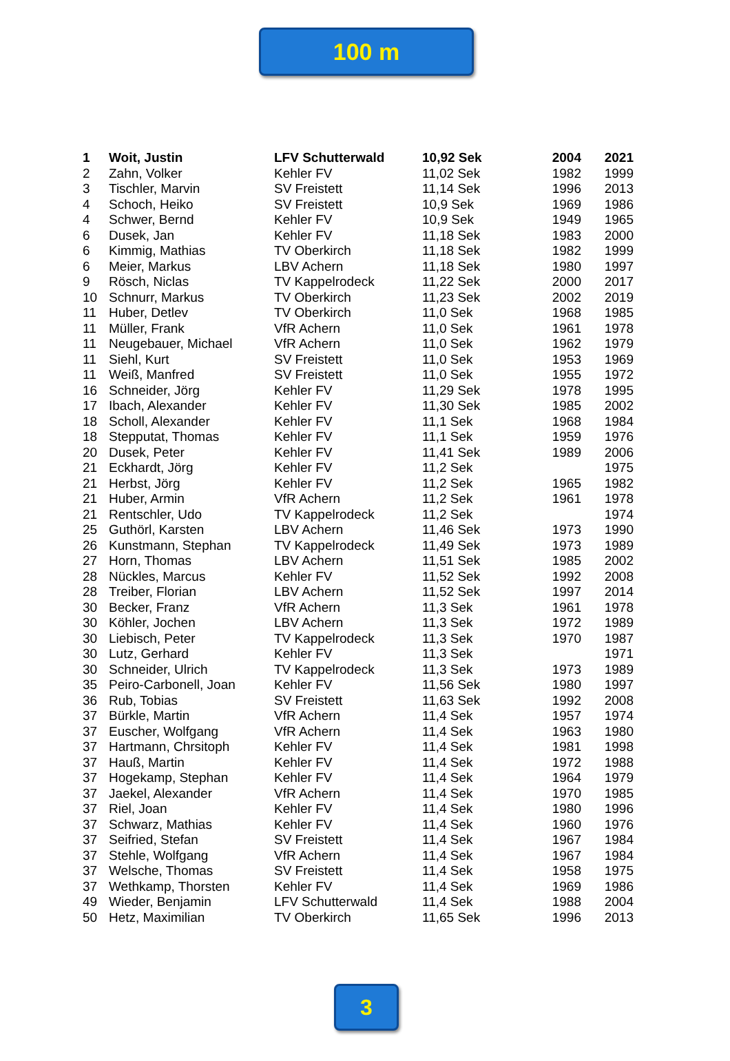100 m
| 1 | Woit, Justin | LFV Schutterwald | 10,92 Sek | 2004 | 2021 |
| 2 | Zahn, Volker | Kehler FV | 11,02 Sek | 1982 | 1999 |
| 3 | Tischler, Marvin | SV Freistett | 11,14 Sek | 1996 | 2013 |
| 4 | Schoch, Heiko | SV Freistett | 10,9 Sek | 1969 | 1986 |
| 4 | Schwer, Bernd | Kehler FV | 10,9 Sek | 1949 | 1965 |
| 6 | Dusek, Jan | Kehler FV | 11,18 Sek | 1983 | 2000 |
| 6 | Kimmig, Mathias | TV Oberkirch | 11,18 Sek | 1982 | 1999 |
| 6 | Meier, Markus | LBV Achern | 11,18 Sek | 1980 | 1997 |
| 9 | Rösch, Niclas | TV Kappelrodeck | 11,22 Sek | 2000 | 2017 |
| 10 | Schnurr, Markus | TV Oberkirch | 11,23 Sek | 2002 | 2019 |
| 11 | Huber, Detlev | TV Oberkirch | 11,0 Sek | 1968 | 1985 |
| 11 | Müller, Frank | VfR Achern | 11,0 Sek | 1961 | 1978 |
| 11 | Neugebauer, Michael | VfR Achern | 11,0 Sek | 1962 | 1979 |
| 11 | Siehl, Kurt | SV Freistett | 11,0 Sek | 1953 | 1969 |
| 11 | Weiß, Manfred | SV Freistett | 11,0 Sek | 1955 | 1972 |
| 16 | Schneider, Jörg | Kehler FV | 11,29 Sek | 1978 | 1995 |
| 17 | Ibach, Alexander | Kehler FV | 11,30 Sek | 1985 | 2002 |
| 18 | Scholl, Alexander | Kehler FV | 11,1 Sek | 1968 | 1984 |
| 18 | Stepputat, Thomas | Kehler FV | 11,1 Sek | 1959 | 1976 |
| 20 | Dusek, Peter | Kehler FV | 11,41 Sek | 1989 | 2006 |
| 21 | Eckhardt, Jörg | Kehler FV | 11,2 Sek | | 1975 |
| 21 | Herbst, Jörg | Kehler FV | 11,2 Sek | 1965 | 1982 |
| 21 | Huber, Armin | VfR Achern | 11,2 Sek | 1961 | 1978 |
| 21 | Rentschler, Udo | TV Kappelrodeck | 11,2 Sek | | 1974 |
| 25 | Guthörl, Karsten | LBV Achern | 11,46 Sek | 1973 | 1990 |
| 26 | Kunstmann, Stephan | TV Kappelrodeck | 11,49 Sek | 1973 | 1989 |
| 27 | Horn, Thomas | LBV Achern | 11,51 Sek | 1985 | 2002 |
| 28 | Nückles, Marcus | Kehler FV | 11,52 Sek | 1992 | 2008 |
| 28 | Treiber, Florian | LBV Achern | 11,52 Sek | 1997 | 2014 |
| 30 | Becker, Franz | VfR Achern | 11,3 Sek | 1961 | 1978 |
| 30 | Köhler, Jochen | LBV Achern | 11,3 Sek | 1972 | 1989 |
| 30 | Liebisch, Peter | TV Kappelrodeck | 11,3 Sek | 1970 | 1987 |
| 30 | Lutz, Gerhard | Kehler FV | 11,3 Sek | | 1971 |
| 30 | Schneider, Ulrich | TV Kappelrodeck | 11,3 Sek | 1973 | 1989 |
| 35 | Peiro-Carbonell, Joan | Kehler FV | 11,56 Sek | 1980 | 1997 |
| 36 | Rub, Tobias | SV Freistett | 11,63 Sek | 1992 | 2008 |
| 37 | Bürkle, Martin | VfR Achern | 11,4 Sek | 1957 | 1974 |
| 37 | Euscher, Wolfgang | VfR Achern | 11,4 Sek | 1963 | 1980 |
| 37 | Hartmann, Chrsitoph | Kehler FV | 11,4 Sek | 1981 | 1998 |
| 37 | Hauß, Martin | Kehler FV | 11,4 Sek | 1972 | 1988 |
| 37 | Hogekamp, Stephan | Kehler FV | 11,4 Sek | 1964 | 1979 |
| 37 | Jaekel, Alexander | VfR Achern | 11,4 Sek | 1970 | 1985 |
| 37 | Riel, Joan | Kehler FV | 11,4 Sek | 1980 | 1996 |
| 37 | Schwarz, Mathias | Kehler FV | 11,4 Sek | 1960 | 1976 |
| 37 | Seifried, Stefan | SV Freistett | 11,4 Sek | 1967 | 1984 |
| 37 | Stehle, Wolfgang | VfR Achern | 11,4 Sek | 1967 | 1984 |
| 37 | Welsche, Thomas | SV Freistett | 11,4 Sek | 1958 | 1975 |
| 37 | Wethkamp, Thorsten | Kehler FV | 11,4 Sek | 1969 | 1986 |
| 49 | Wieder, Benjamin | LFV Schutterwald | 11,4 Sek | 1988 | 2004 |
| 50 | Hetz, Maximilian | TV Oberkirch | 11,65 Sek | 1996 | 2013 |
3